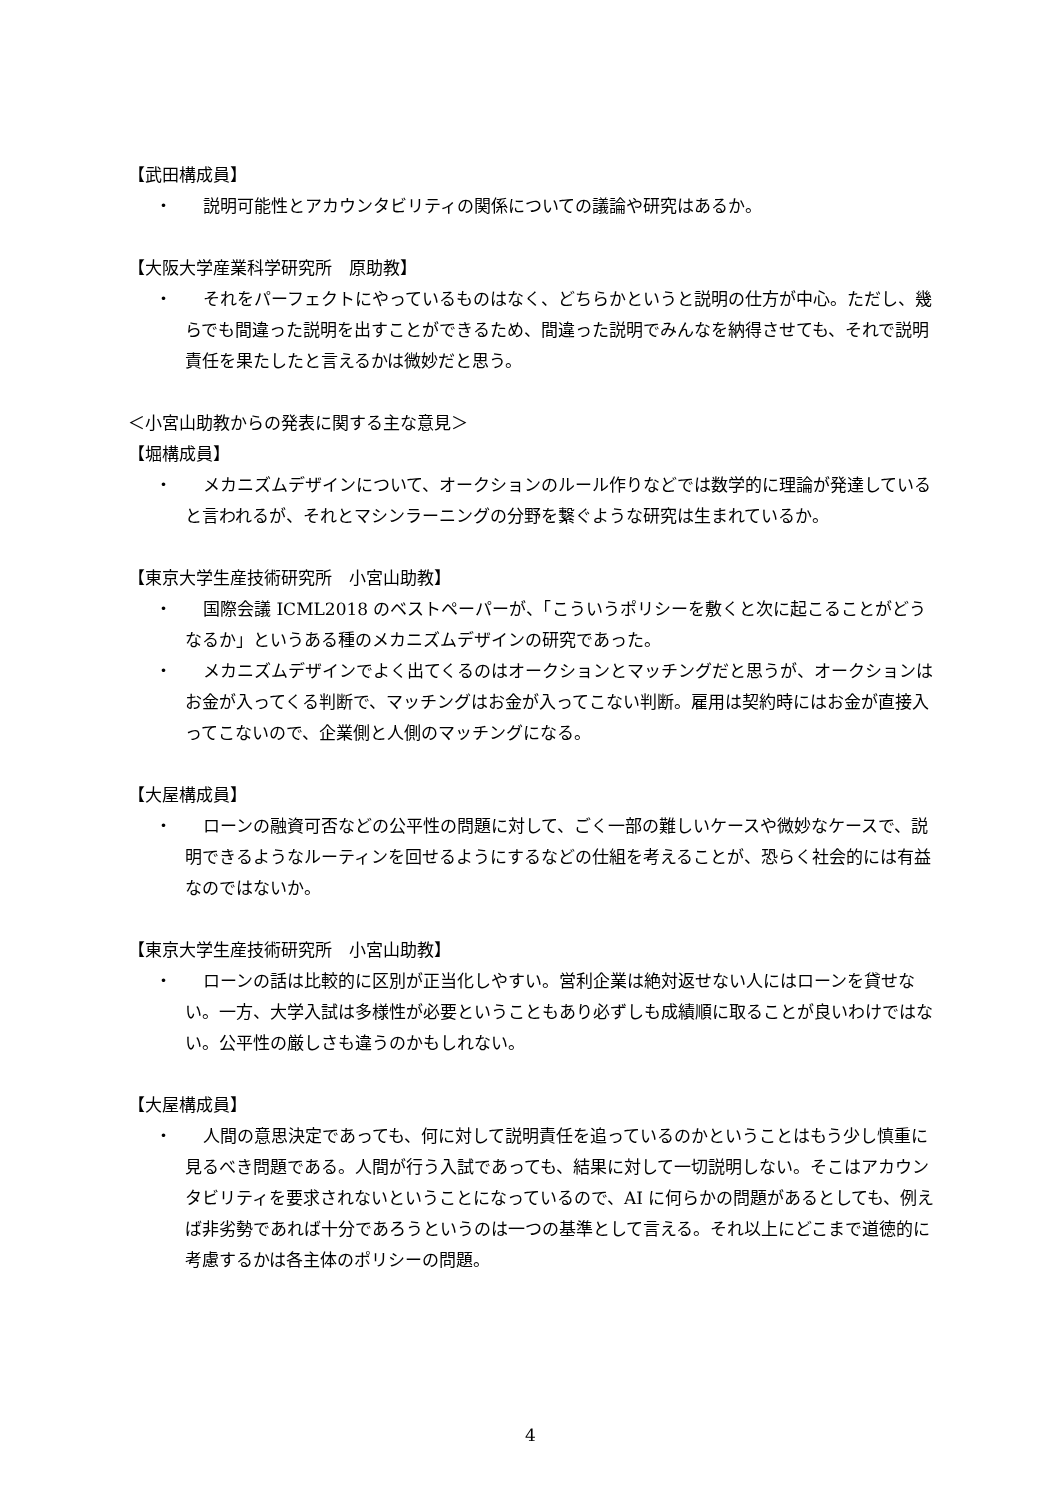【武田構成員】
・ 説明可能性とアカウンタビリティの関係についての議論や研究はあるか。
【大阪大学産業科学研究所　原助教】
・ それをパーフェクトにやっているものはなく、どちらかというと説明の仕方が中心。ただし、幾らでも間違った説明を出すことができるため、間違った説明でみんなを納得させても、それで説明責任を果たしたと言えるかは微妙だと思う。
＜小宮山助教からの発表に関する主な意見＞
【堀構成員】
・ メカニズムデザインについて、オークションのルール作りなどでは数学的に理論が発達していると言われるが、それとマシンラーニングの分野を繋ぐような研究は生まれているか。
【東京大学生産技術研究所　小宮山助教】
・ 国際会議 ICML2018 のベストペーパーが、「こういうポリシーを敷くと次に起こることがどうなるか」というある種のメカニズムデザインの研究であった。
・ メカニズムデザインでよく出てくるのはオークションとマッチングだと思うが、オークションはお金が入ってくる判断で、マッチングはお金が入ってこない判断。雇用は契約時にはお金が直接入ってこないので、企業側と人側のマッチングになる。
【大屋構成員】
・ ローンの融資可否などの公平性の問題に対して、ごく一部の難しいケースや微妙なケースで、説明できるようなルーティンを回せるようにするなどの仕組を考えることが、恐らく社会的には有益なのではないか。
【東京大学生産技術研究所　小宮山助教】
・ ローンの話は比較的に区別が正当化しやすい。営利企業は絶対返せない人にはローンを貸せない。一方、大学入試は多様性が必要ということもあり必ずしも成績順に取ることが良いわけではない。公平性の厳しさも違うのかもしれない。
【大屋構成員】
・ 人間の意思決定であっても、何に対して説明責任を追っているのかということはもう少し慎重に見るべき問題である。人間が行う入試であっても、結果に対して一切説明しない。そこはアカウンタビリティを要求されないということになっているので、AI に何らかの問題があるとしても、例えば非劣勢であれば十分であろうというのは一つの基準として言える。それ以上にどこまで道徳的に考慮するかは各主体のポリシーの問題。
4